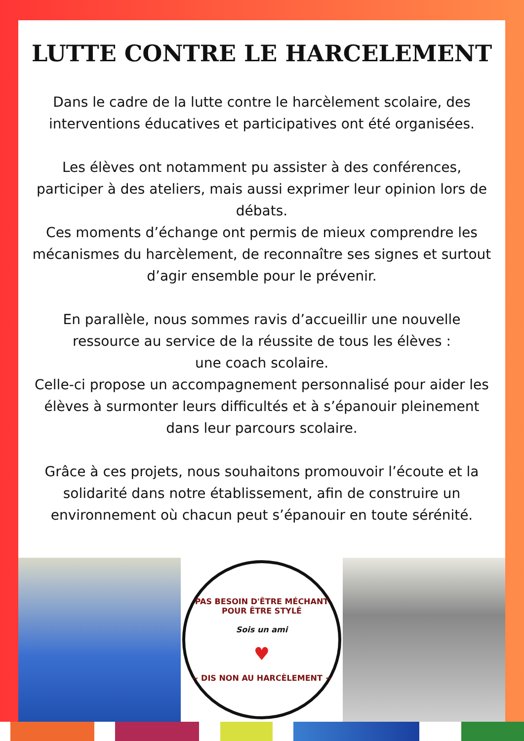LUTTE CONTRE LE HARCELEMENT
Dans le cadre de la lutte contre le harcèlement scolaire, des interventions éducatives et participatives ont été organisées.
Les élèves ont notamment pu assister à des conférences, participer à des ateliers, mais aussi exprimer leur opinion lors de débats.
Ces moments d’échange ont permis de mieux comprendre les mécanismes du harcèlement, de reconnaître ses signes et surtout d’agir ensemble pour le prévenir.
En parallèle, nous sommes ravis d’accueillir une nouvelle ressource au service de la réussite de tous les élèves :
une coach scolaire.
Celle-ci propose un accompagnement personnalisé pour aider les élèves à surmonter leurs difficultés et à s’épanouir pleinement dans leur parcours scolaire.
Grâce à ces projets, nous souhaitons promouvoir l’écoute et la solidarité dans notre établissement, afin de construire un environnement où chacun peut s’épanouir en toute sérénité.
PAS BESOIN D'ÊTRE MÉCHANT POUR ÊTRE STYLÉ
Sois un ami
♥
~ DIS NON AU HARCÈLEMENT ~